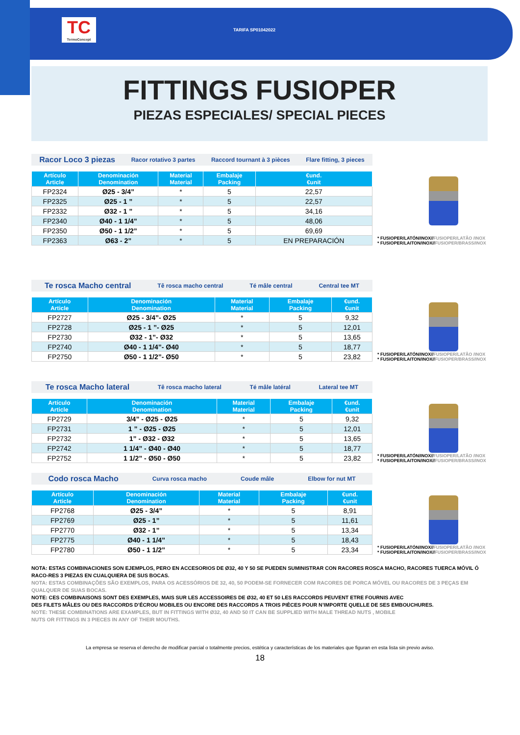TC
TermoConcept
TARIFA SP01042022
FITTINGS FUSIOPER
PIEZAS ESPECIALES/ SPECIAL PIECES
Racor Loco 3 piezas Racor rotativo 3 partes Raccord tournant à 3 pièces Flare fitting, 3 pieces
| Artículo Article | Denominación Denomination | Material Material | Embalaje Packing | €und. €unit |
| --- | --- | --- | --- | --- |
| FP2324 | Ø25 - 3/4” | * | 5 | 22,57 |
| FP2325 | Ø25 - 1 ” | * | 5 | 22,57 |
| FP2332 | Ø32 - 1 ” | * | 5 | 34,16 |
| FP2340 | Ø40 - 1 1/4” | * | 5 | 48,06 |
| FP2350 | Ø50 - 1 1/2” | * | 5 | 69,69 |
| FP2363 | Ø63 - 2” | * | 5 | EN PREPARACIÓN |
* FUSIOPER/LATÓN/INOX//FUSIOPER/LATÃO /INOX
* FUSIOPER/LAITON/INOX//FUSIOPER/BRASS/INOX
Te rosca Macho central Tê rosca macho central Té mâle central Central tee MT
| Artículo Article | Denominación Denomination | Material Material | Embalaje Packing | €und. €unit |
| --- | --- | --- | --- | --- |
| FP2727 | Ø25 - 3/4”- Ø25 | * | 5 | 9,32 |
| FP2728 | Ø25 - 1 ”- Ø25 | * | 5 | 12,01 |
| FP2730 | Ø32 - 1”- Ø32 | * | 5 | 13,65 |
| FP2740 | Ø40 - 1 1/4”- Ø40 | * | 5 | 18,77 |
| FP2750 | Ø50 - 1 1/2”- Ø50 | * | 5 | 23,82 |
* FUSIOPER/LATÓN/INOX//FUSIOPER/LATÃO /INOX
* FUSIOPER/LAITON/INOX//FUSIOPER/BRASS/INOX
Te rosca Macho lateral Tê rosca macho lateral Té mâle latéral Lateral tee MT
| Artículo Article | Denominación Denomination | Material Material | Embalaje Packing | €und. €unit |
| --- | --- | --- | --- | --- |
| FP2729 | 3/4” - Ø25 - Ø25 | * | 5 | 9,32 |
| FP2731 | 1 ” - Ø25 - Ø25 | * | 5 | 12,01 |
| FP2732 | 1” - Ø32 - Ø32 | * | 5 | 13,65 |
| FP2742 | 1 1/4” - Ø40 - Ø40 | * | 5 | 18,77 |
| FP2752 | 1 1/2” - Ø50 - Ø50 | * | 5 | 23,82 |
* FUSIOPER/LATÓN/INOX//FUSIOPER/LATÃO /INOX
* FUSIOPER/LAITON/INOX//FUSIOPER/BRASS/INOX
Codo rosca Macho Curva rosca macho Coude mâle Elbow for nut MT
| Artículo Article | Denominación Denomination | Material Material | Embalaje Packing | €und. €unit |
| --- | --- | --- | --- | --- |
| FP2768 | Ø25 - 3/4” | * | 5 | 8,91 |
| FP2769 | Ø25 - 1” | * | 5 | 11,61 |
| FP2770 | Ø32 - 1” | * | 5 | 13,34 |
| FP2775 | Ø40 - 1 1/4” | * | 5 | 18,43 |
| FP2780 | Ø50 - 1 1/2” | * | 5 | 23,34 |
* FUSIOPER/LATÓN/INOX//FUSIOPER/LATÃO /INOX
* FUSIOPER/LAITON/INOX//FUSIOPER/BRASS/INOX
NOTA: ESTAS COMBINACIONES SON EJEMPLOS, PERO EN ACCESORIOS DE Ø32, 40 Y 50 SE PUEDEN SUMINISTRAR CON RACORES ROSCA MACHO, RACORES TUERCA MÓVIL Ó RACO-RES 3 PIEZAS EN CUALQUIERA DE SUS BOCAS.
NOTA: ESTAS COMBINAÇÕES SÃO EXEMPLOS, PARA OS ACESSÓRIOS DE 32, 40, 50 PODEM-SE FORNECER COM RACORES DE PORCA MÓVEL OU RACORES DE 3 PEÇAS EM QUALQUER DE SUAS BOCAS.
NOTE: CES COMBINAISONS SONT DES EXEMPLES, MAIS SUR LES ACCESSOIRES DE Ø32, 40 ET 50 LES RACCORDS PEUVENT ETRE FOURNIS AVEC
DES FILETS MÂLES OU DES RACCORDS D’ÉCROU MOBILES OU ENCORE DES RACCORDS A TROIS PIÈCES POUR N’IMPORTE QUELLE DE SES EMBOUCHURES.
NOTE: THESE COMBINATIONS ARE EXAMPLES, BUT IN FITTINGS WITH Ø32, 40 AND 50 IT CAN BE SUPPLIED WITH MALE THREAD NUTS , MOBILE
NUTS OR FITTINGS IN 3 PIECES IN ANY OF THEIR MOUTHS.
La empresa se reserva el derecho de modificar parcial o totalmente precios, estética y características de los materiales que figuran en esta lista sin previo aviso.
18